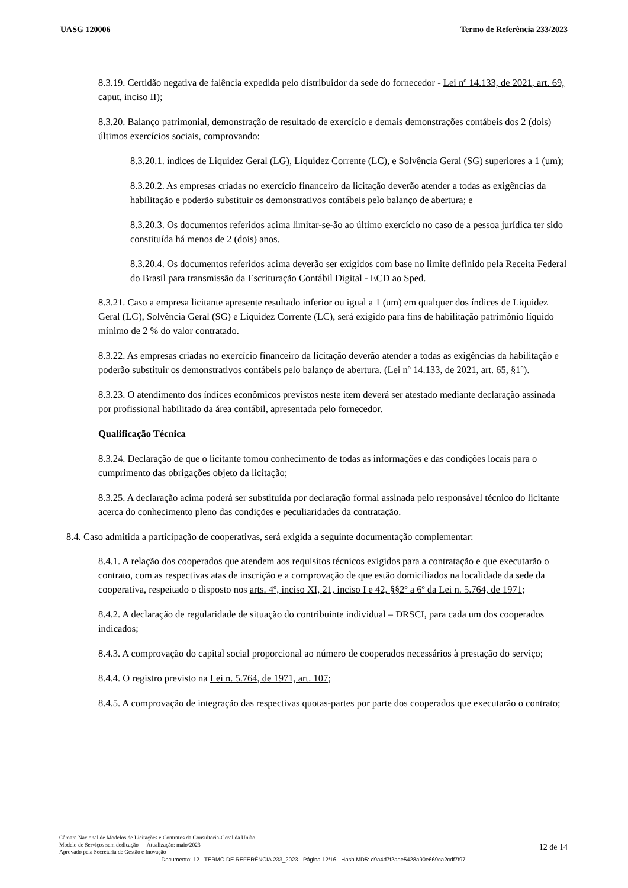UASG 120006 Termo de Referência 233/2023
8.3.19. Certidão negativa de falência expedida pelo distribuidor da sede do fornecedor - Lei nº 14.133, de 2021, art. 69, caput, inciso II);
8.3.20. Balanço patrimonial, demonstração de resultado de exercício e demais demonstrações contábeis dos 2 (dois) últimos exercícios sociais, comprovando:
8.3.20.1. índices de Liquidez Geral (LG), Liquidez Corrente (LC), e Solvência Geral (SG) superiores a 1 (um);
8.3.20.2. As empresas criadas no exercício financeiro da licitação deverão atender a todas as exigências da habilitação e poderão substituir os demonstrativos contábeis pelo balanço de abertura; e
8.3.20.3. Os documentos referidos acima limitar-se-ão ao último exercício no caso de a pessoa jurídica ter sido constituída há menos de 2 (dois) anos.
8.3.20.4. Os documentos referidos acima deverão ser exigidos com base no limite definido pela Receita Federal do Brasil para transmissão da Escrituração Contábil Digital - ECD ao Sped.
8.3.21. Caso a empresa licitante apresente resultado inferior ou igual a 1 (um) em qualquer dos índices de Liquidez Geral (LG), Solvência Geral (SG) e Liquidez Corrente (LC), será exigido para fins de habilitação patrimônio líquido mínimo de 2 % do valor contratado.
8.3.22. As empresas criadas no exercício financeiro da licitação deverão atender a todas as exigências da habilitação e poderão substituir os demonstrativos contábeis pelo balanço de abertura. (Lei nº 14.133, de 2021, art. 65, §1º).
8.3.23. O atendimento dos índices econômicos previstos neste item deverá ser atestado mediante declaração assinada por profissional habilitado da área contábil, apresentada pelo fornecedor.
Qualificação Técnica
8.3.24. Declaração de que o licitante tomou conhecimento de todas as informações e das condições locais para o cumprimento das obrigações objeto da licitação;
8.3.25. A declaração acima poderá ser substituída por declaração formal assinada pelo responsável técnico do licitante acerca do conhecimento pleno das condições e peculiaridades da contratação.
8.4. Caso admitida a participação de cooperativas, será exigida a seguinte documentação complementar:
8.4.1. A relação dos cooperados que atendem aos requisitos técnicos exigidos para a contratação e que executarão o contrato, com as respectivas atas de inscrição e a comprovação de que estão domiciliados na localidade da sede da cooperativa, respeitado o disposto nos arts. 4º, inciso XI, 21, inciso I e 42, §§2º a 6º da Lei n. 5.764, de 1971;
8.4.2. A declaração de regularidade de situação do contribuinte individual – DRSCI, para cada um dos cooperados indicados;
8.4.3. A comprovação do capital social proporcional ao número de cooperados necessários à prestação do serviço;
8.4.4. O registro previsto na Lei n. 5.764, de 1971, art. 107;
8.4.5. A comprovação de integração das respectivas quotas-partes por parte dos cooperados que executarão o contrato;
Câmara Nacional de Modelos de Licitações e Contratos da Consultoria-Geral da União
Modelo de Serviços sem dedicação — Atualização: maio/2023
Aprovado pela Secretaria de Gestão e Inovação
12 de 14
Documento: 12 - TERMO DE REFERÊNCIA 233_2023 - Página 12/16 - Hash MD5: d9a4d7f2aae5428a90e669ca2cdf7f97